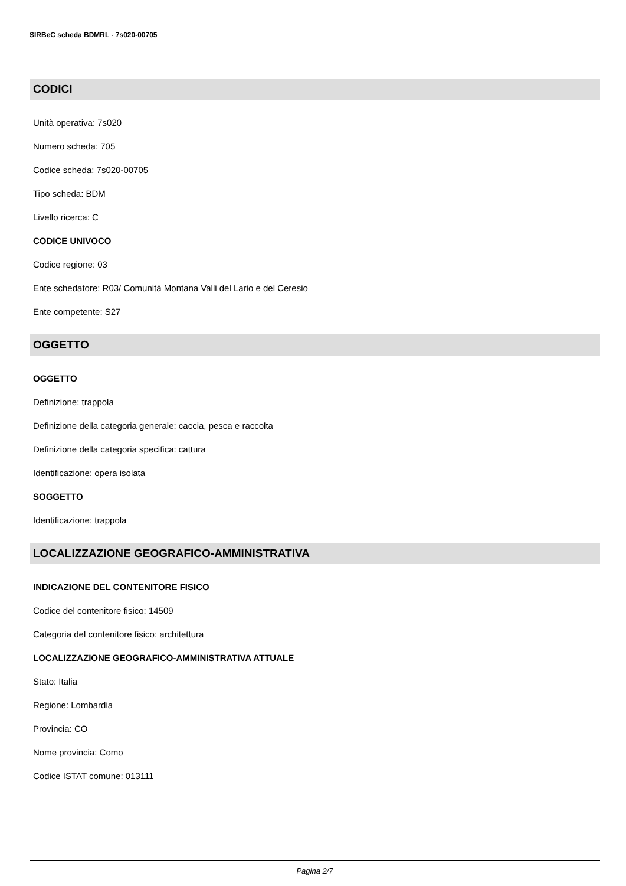SIRBeC scheda BDMRL - 7s020-00705
CODICI
Unità operativa: 7s020
Numero scheda: 705
Codice scheda: 7s020-00705
Tipo scheda: BDM
Livello ricerca: C
CODICE UNIVOCO
Codice regione: 03
Ente schedatore: R03/ Comunità Montana Valli del Lario e del Ceresio
Ente competente: S27
OGGETTO
OGGETTO
Definizione: trappola
Definizione della categoria generale: caccia, pesca e raccolta
Definizione della categoria specifica: cattura
Identificazione: opera isolata
SOGGETTO
Identificazione: trappola
LOCALIZZAZIONE GEOGRAFICO-AMMINISTRATIVA
INDICAZIONE DEL CONTENITORE FISICO
Codice del contenitore fisico: 14509
Categoria del contenitore fisico: architettura
LOCALIZZAZIONE GEOGRAFICO-AMMINISTRATIVA ATTUALE
Stato: Italia
Regione: Lombardia
Provincia: CO
Nome provincia: Como
Codice ISTAT comune: 013111
Pagina 2/7